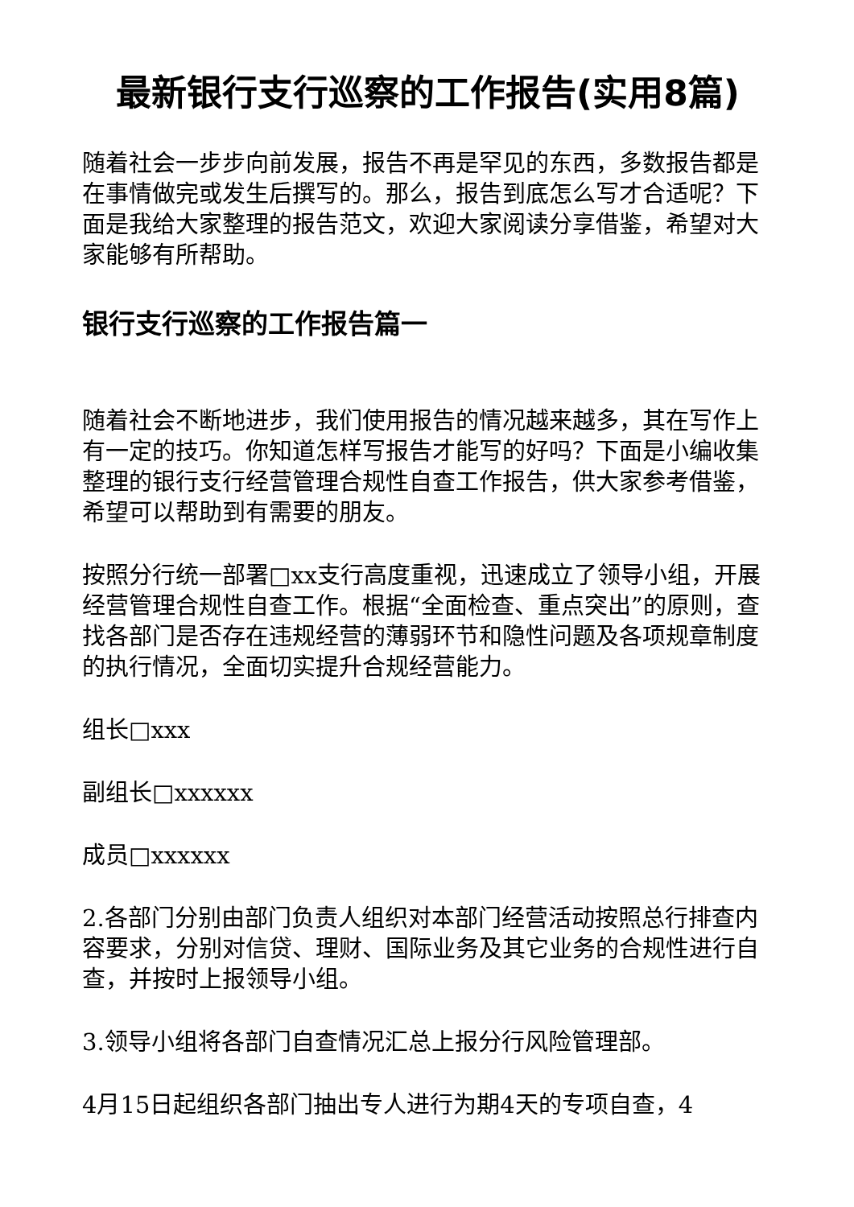最新银行支行巡察的工作报告(实用8篇)
随着社会一步步向前发展，报告不再是罕见的东西，多数报告都是在事情做完或发生后撰写的。那么，报告到底怎么写才合适呢？下面是我给大家整理的报告范文，欢迎大家阅读分享借鉴，希望对大家能够有所帮助。
银行支行巡察的工作报告篇一
随着社会不断地进步，我们使用报告的情况越来越多，其在写作上有一定的技巧。你知道怎样写报告才能写的好吗？下面是小编收集整理的银行支行经营管理合规性自查工作报告，供大家参考借鉴，希望可以帮助到有需要的朋友。
按照分行统一部署□xx支行高度重视，迅速成立了领导小组，开展经营管理合规性自查工作。根据“全面检查、重点突出”的原则，查找各部门是否存在违规经营的薄弱环节和隐性问题及各项规章制度的执行情况，全面切实提升合规经营能力。
组长□xxx
副组长□xxxxxx
成员□xxxxxx
2.各部门分别由部门负责人组织对本部门经营活动按照总行排查内容要求，分别对信贷、理财、国际业务及其它业务的合规性进行自查，并按时上报领导小组。
3.领导小组将各部门自查情况汇总上报分行风险管理部。
4月15日起组织各部门抽出专人进行为期4天的专项自查，4